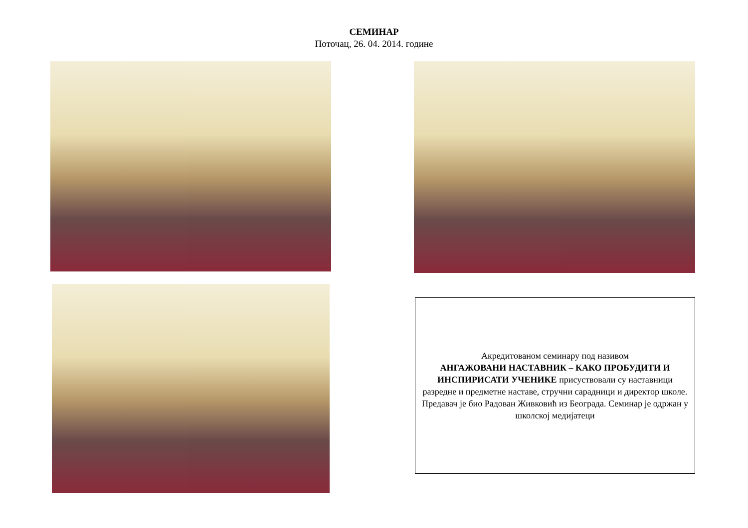СЕМИНАР
Поточац, 26. 04. 2014. године
Акредитованом семинару под називом
АНГАЖОВАНИ НАСТАВНИК – КАКО ПРОБУДИТИ И ИНСПИРИСАТИ УЧЕНИКЕ присуствовали су наставници разредне и предметне наставе, стручни сарадници и директор школе. Предавач је био Радован Живковић из Београда. Семинар је одржан у школској медијатеци